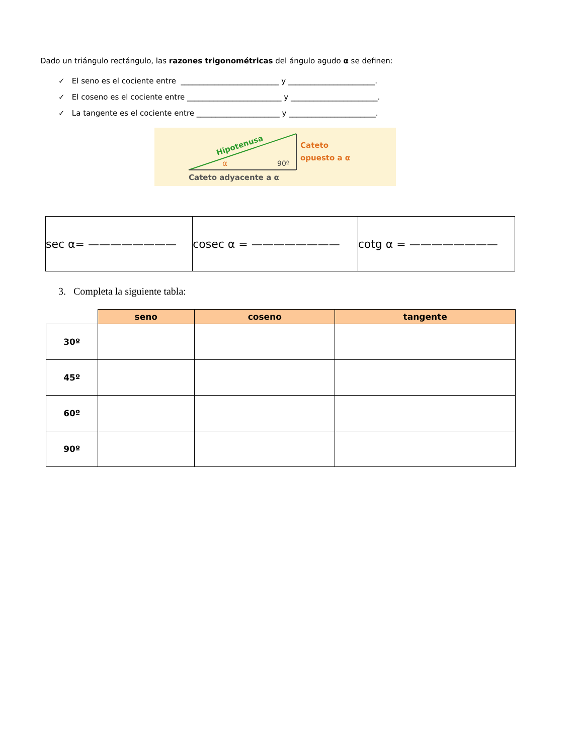Dado un triángulo rectángulo, las razones trigonométricas del ángulo agudo α se definen:
✓ El seno es el cociente entre __________________________ y _______________________.
✓ El coseno es el cociente entre _________________________ y _______________________.
✓ La tangente es el cociente entre ______________________ y _______________________.
Hipotenusa
α
90º
Cateto
opuesto a α
Cateto adyacente a α
| sec α= ———————— | cosec α = ———————— | cotg α = ———————— |
3. Completa la siguiente tabla:
| | seno | coseno | tangente |
| --- | --- | --- | --- |
| 30º | | | |
| 45º | | | |
| 60º | | | |
| 90º | | | |